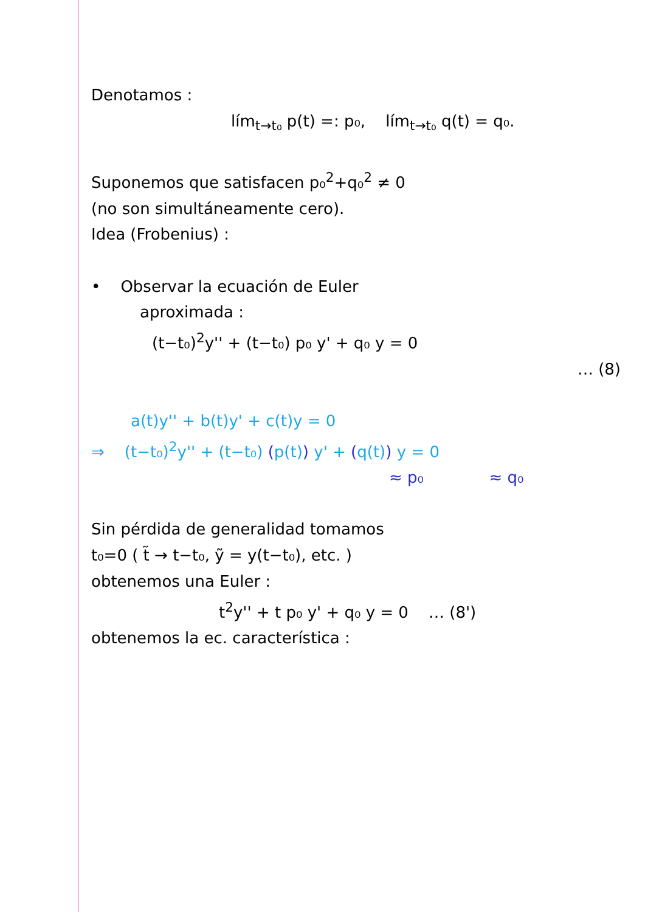Denotamos :
lím<sub>t→t₀</sub> p(t) =: p₀, lím<sub>t→t₀</sub> q(t) = q₀.
Suponemos que satisfacen p₀<sup>2</sup>+q₀<sup>2</sup> ≠ 0
(no son simultáneamente cero).
Idea (Frobenius) :
• Observar la ecuación de Euler
aproximada :
(t−t₀)<sup>2</sup>y'' + (t−t₀) p₀ y' + q₀ y = 0
… (8)
a(t)y'' + b(t)y' + c(t)y = 0
⇒ (t−t₀)<sup>2</sup>y'' + (t−t₀) (p(t)) y' + (q(t)) y = 0
≈ p₀ ≈ q₀
Sin pérdida de generalidad tomamos
t₀=0 ( t̃ → t−t₀, ỹ = y(t−t₀), etc. )
obtenemos una Euler :
t<sup>2</sup>y'' + t p₀ y' + q₀ y = 0 … (8')
obtenemos la ec. característica :